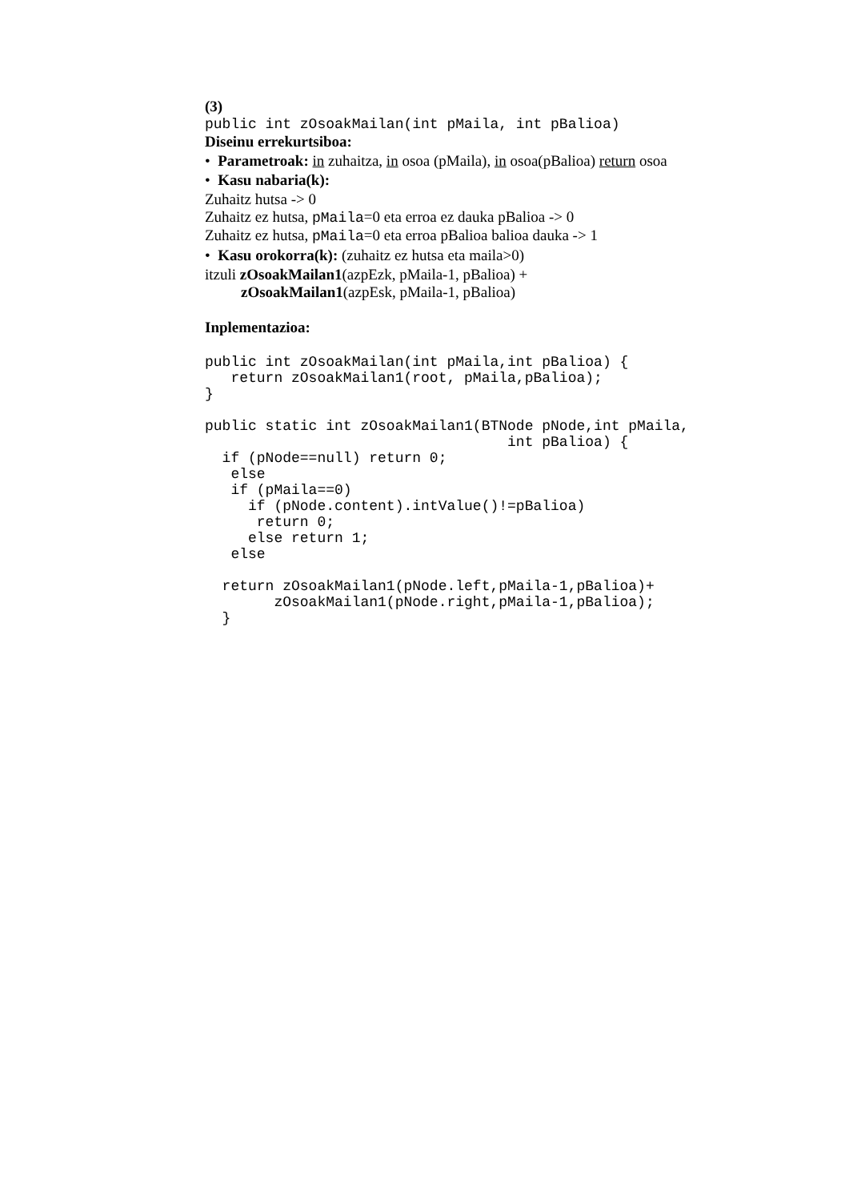(3)
public int zOsoakMailan(int pMaila, int pBalioa)
Diseinu errekurtsiboa:
• Parametroak: in zuhaitza, in osoa (pMaila), in osoa(pBalioa) return osoa
• Kasu nabaria(k):
Zuhaitz hutsa -> 0
Zuhaitz ez hutsa, pMaila=0 eta erroa ez dauka pBalioa -> 0
Zuhaitz ez hutsa, pMaila=0 eta erroa pBalioa balioa dauka -> 1
• Kasu orokorra(k): (zuhaitz ez hutsa eta maila>0)
itzuli zOsoakMailan1(azpEzk, pMaila-1, pBalioa) +
zOsoakMailan1(azpEsk, pMaila-1, pBalioa)
Inplementazioa:
public int zOsoakMailan(int pMaila,int pBalioa) {
   return zOsoakMailan1(root, pMaila,pBalioa);
}

public static int zOsoakMailan1(BTNode pNode,int pMaila,
                                   int pBalioa) {
  if (pNode==null) return 0;
   else
   if (pMaila==0)
     if (pNode.content).intValue()!=pBalioa)
      return 0;
     else return 1;
   else

  return zOsoakMailan1(pNode.left,pMaila-1,pBalioa)+
        zOsoakMailan1(pNode.right,pMaila-1,pBalioa);
  }